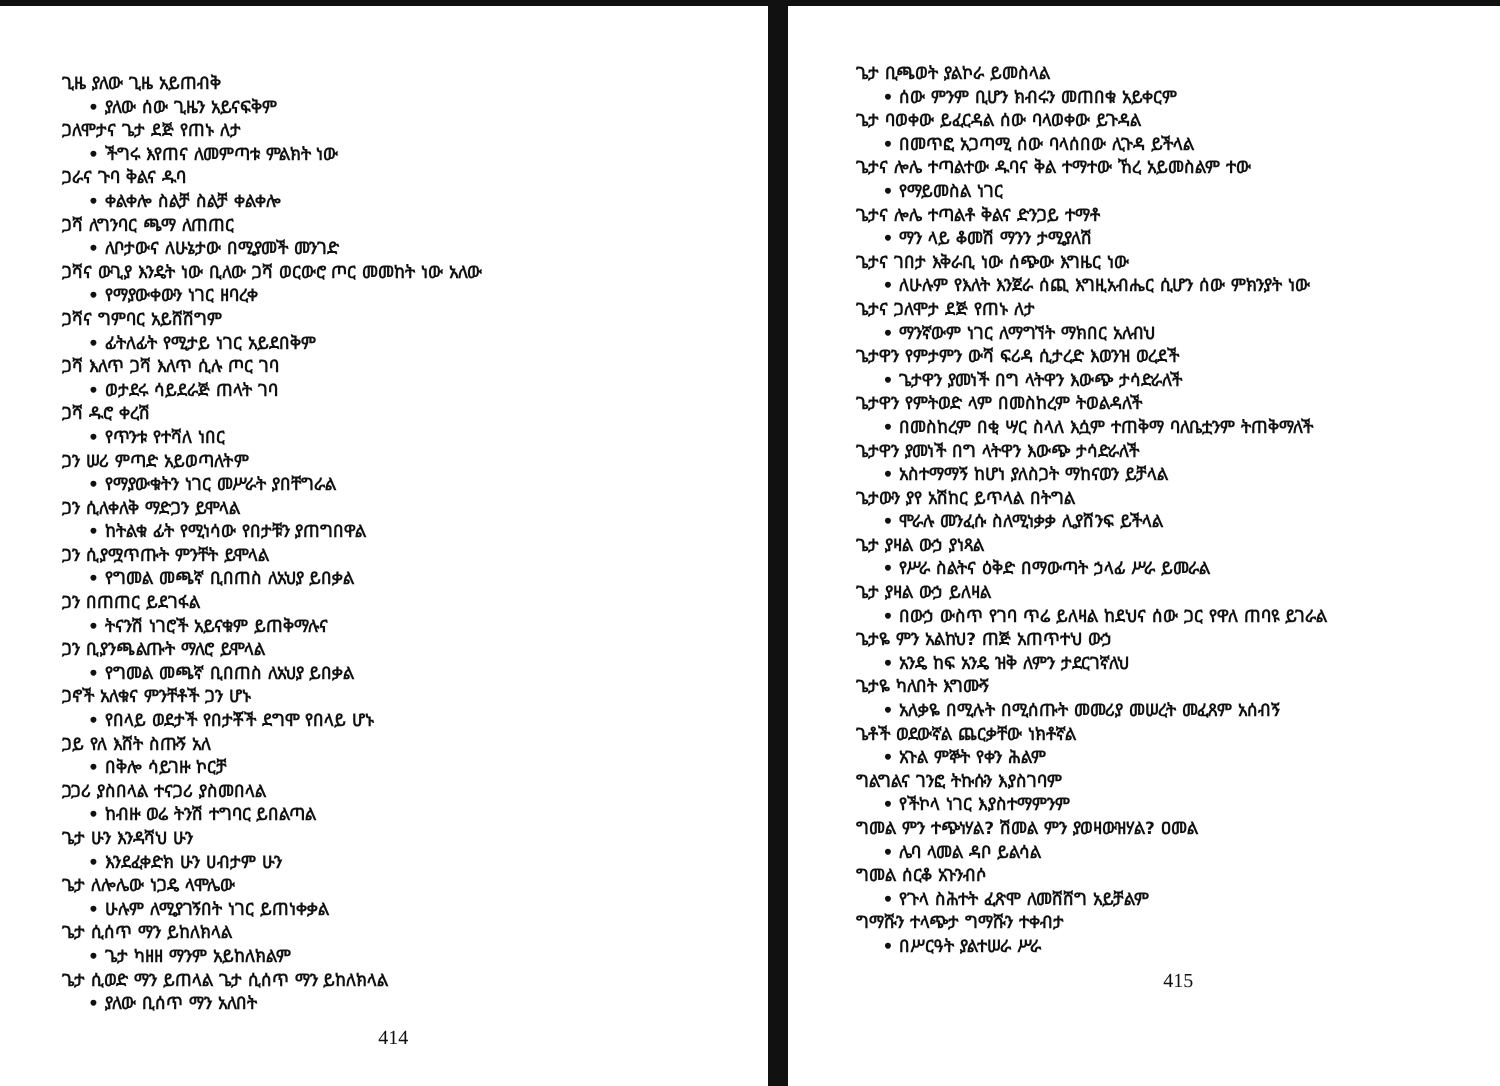ጊዜ ያለው ጊዜ አይጠብቅ
• ያለው ሰው ጊዜን አይናፍቅም
ጋለሞታና ጌታ ደጅ የጠኑ ለታ
• ችግሩ እየጠና ለመምጣቱ ምልክት ነው
ጋራና ጉባ ቅልና ዱባ
• ቀልቀሎ ስልቻ ስልቻ ቀልቀሎ
ጋሻ ለግንባር ጫማ ለጠጠር
• ለቦታውና ለሁኔታው በሚያመች መንገድ
ጋሻና ውጊያ እንዴት ነው ቢለው ጋሻ ወርውሮ ጦር መመከት ነው አለው
• የማያውቀውን ነገር ዘባረቀ
ጋሻና ግምባር አይሸሽግም
• ፊትለፊት የሚታይ ነገር አይደበቅም
ጋሻ እለጥ ጋሻ እለጥ ሲሉ ጦር ገባ
• ወታደሩ ሳይደራጅ ጠላት ገባ
ጋሻ ዱሮ ቀረሽ
• የጥንቱ የተሻለ ነበር
ጋን ሠሪ ምጣድ አይወጣለትም
• የማያውቁትን ነገር መሥራት ያበቸግራል
ጋን ሲለቀለቅ ማድጋን ይሞላል
• ከትልቁ ፊት የሚነሳው የበታቹን ያጠግበዋል
ጋን ሲያሟጥጡት ምንቸት ይሞላል
• የግመል መጫኛ ቢበጠስ ለአህያ ይበቃል
ጋን በጠጠር ይደገፋል
• ትናንሽ ነገሮች አይናቁም ይጠቅማሉና
ጋን ቢያንጫልጡት ማለሮ ይሞላል
• የግመል መጫኛ ቢበጠስ ለአህያ ይበቃል
ጋኖች አለቁና ምንቸቶች ጋን ሆኑ
• የበላይ ወደታች የበታቾች ደግሞ የበላይ ሆኑ
ጋይ የለ እሸት ስጡኝ አለ
• በቅሎ ሳይገዙ ኮርቻ
ጋጋሪ ያስበላል ተናጋሪ ያስመበላል
• ከብዙ ወሬ ትንሽ ተግባር ይበልጣል
ጌታ ሁን እንዳሻህ ሁን
• እንደፈቀድክ ሁን ሀብታም ሁን
ጌታ ለሎሌው ነጋዴ ላሞሌው
• ሁሉም ለሚያገኝበት ነገር ይጠነቀቃል
ጌታ ሲሰጥ ማን ይከለክላል
• ጌታ ካዘዘ ማንም አይከለክልም
ጌታ ሲወድ ማን ይጠላል ጌታ ሲሰጥ ማን ይከለክላል
• ያለው ቢሰጥ ማን አለበት
414
ጌታ ቢጫወት ያልኮራ ይመስላል
• ሰው ምንም ቢሆን ክብሩን መጠበቁ አይቀርም
ጌታ ባወቀው ይፈርዳል ሰው ባላወቀው ይጉዳል
• በመጥፎ አጋጣሚ ሰው ባላሰበው ሊጉዳ ይችላል
ጌታና ሎሌ ተጣልተው ዱባና ቅል ተማተው ኸረ አይመስልም ተው
• የማይመስል ነገር
ጌታና ሎሌ ተጣልቶ ቅልና ድንጋይ ተማቶ
• ማን ላይ ቆመሽ ማንን ታሚያለሽ
ጌታና ገበታ እቅራቢ ነው ሰጭው እግዜር ነው
• ለሁሉም የእለት እንጀራ ሰጪ እግዚአብሔር ሲሆን ሰው ምክንያት ነው
ጌታና ጋለሞታ ደጅ የጠኑ ለታ
• ማንኛውም ነገር ለማግኘት ማክበር አለብህ
ጌታዋን የምታምን ውሻ ፍሪዳ ሲታረድ እወንዝ ወረደች
• ጌታዋን ያመነች በግ ላትዋን እውጭ ታሳድራለች
ጌታዋን የምትወድ ላም በመስከረም ትወልዳለች
• በመስከረም በቂ ሣር ስላለ እሷም ተጠቅማ ባለቤቷንም ትጠቅማለች
ጌታዋን ያመነች በግ ላትዋን እውጭ ታሳድራለች
• አስተማማኝ ከሆነ ያለስጋት ማከናወን ይቻላል
ጌታውን ያየ አሽከር ይጥላል በትግል
• ሞራሉ መንፈሱ ስለሚነቃቃ ሊያሸንፍ ይችላል
ጌታ ያዛል ውኃ ያነጻል
• የሥራ ስልትና ዕቅድ በማውጣት ኃላፊ ሥራ ይመራል
ጌታ ያዛል ውኃ ይለዛል
• በውኃ ውስጥ የገባ ጥሬ ይለዛል ከደህና ሰው ጋር የዋለ ጠባዩ ይገራል
ጌታዬ ምን አልከህ? ጠጅ አጠጥተህ ውኃ
• አንዴ ከፍ አንዴ ዝቅ ለምን ታደርገኛለህ
ጌታዬ ካለበት እግሙኝ
• አለቃዬ በሚሉት በሚሰጡት መመሪያ መሠረት መፈጸም አሰብኝ
ጌቶች ወደውኛል ጨርቃቸው ነክቶኛል
• አጉል ምኞት የቀን ሕልም
ግልግልና ገንፎ ትኩሱን እያስገባም
• የችኮላ ነገር እያስተማምንም
ግመል ምን ተጭነሃል? ሽመል ምን ያወዛውዝሃል? ዐመል
• ሌባ ላመል ዳቦ ይልሳል
ግመል ሰርቆ አጉንብሶ
• የጉላ ስሕተት ፈጽሞ ለመሸሸግ አይቻልም
ግማሹን ተላጭታ ግማሹን ተቀብታ
• በሥርዓት ያልተሠራ ሥራ
415